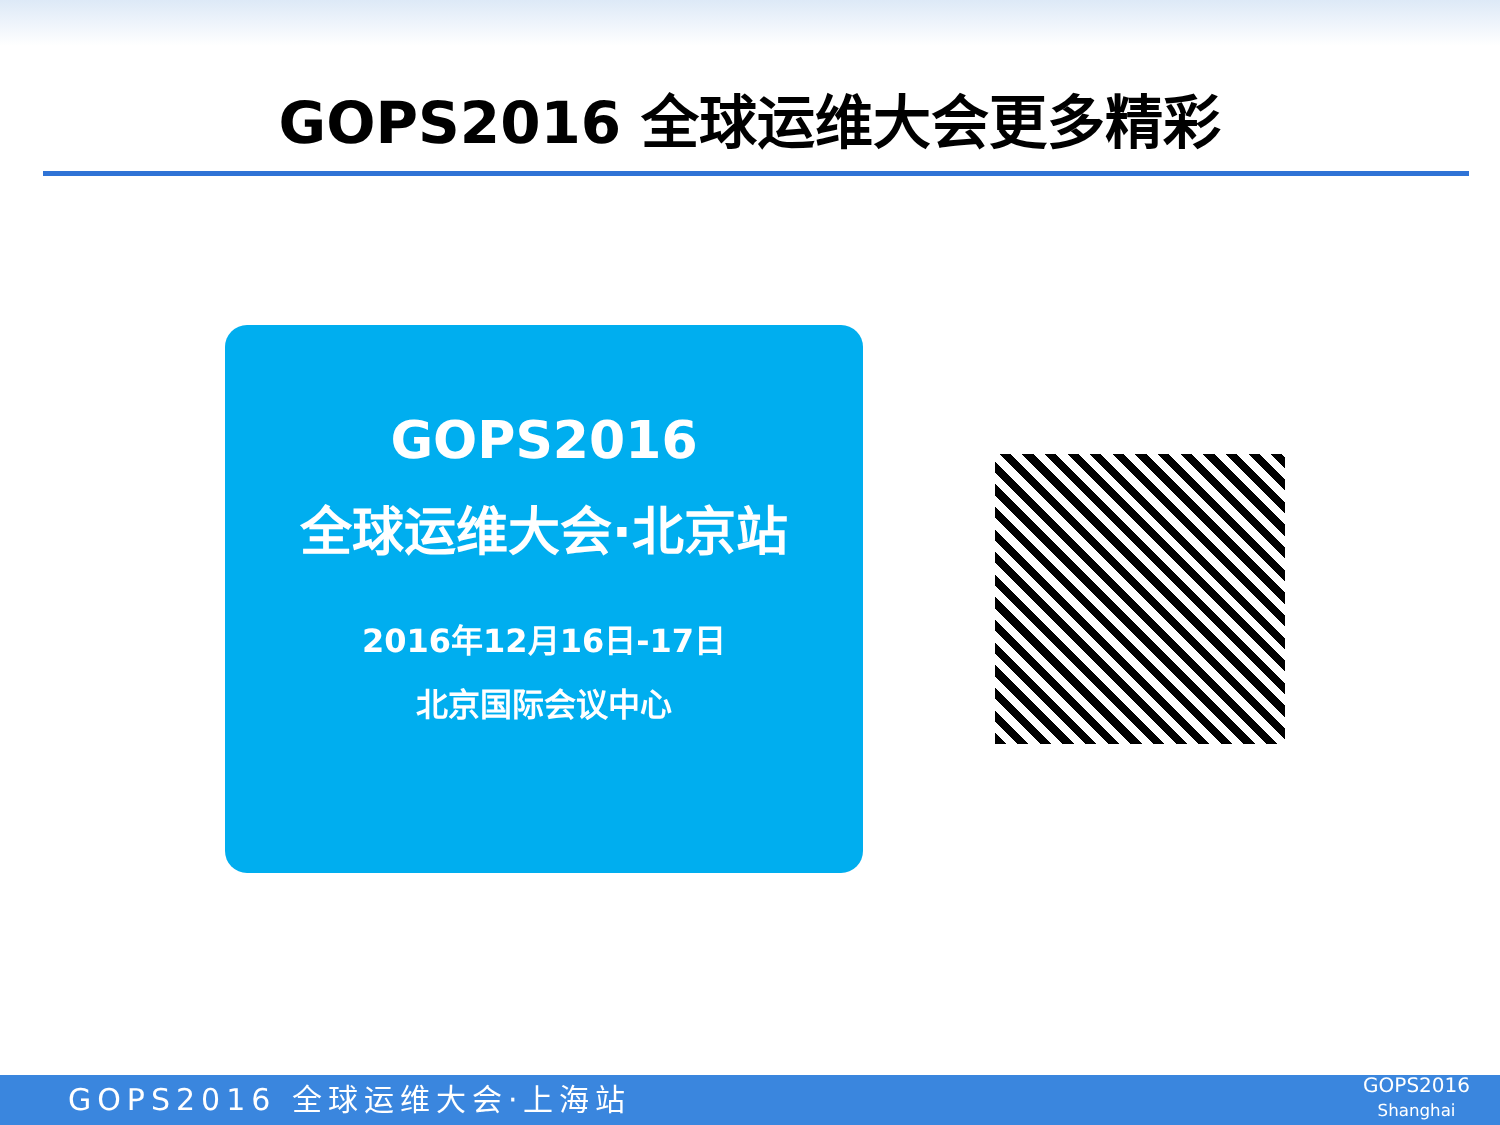GOPS2016 全球运维大会更多精彩
GOPS2016
全球运维大会·北京站
2016年12月16日-17日
北京国际会议中心
GOPS2016 全球运维大会·上海站
GOPS2016
Shanghai